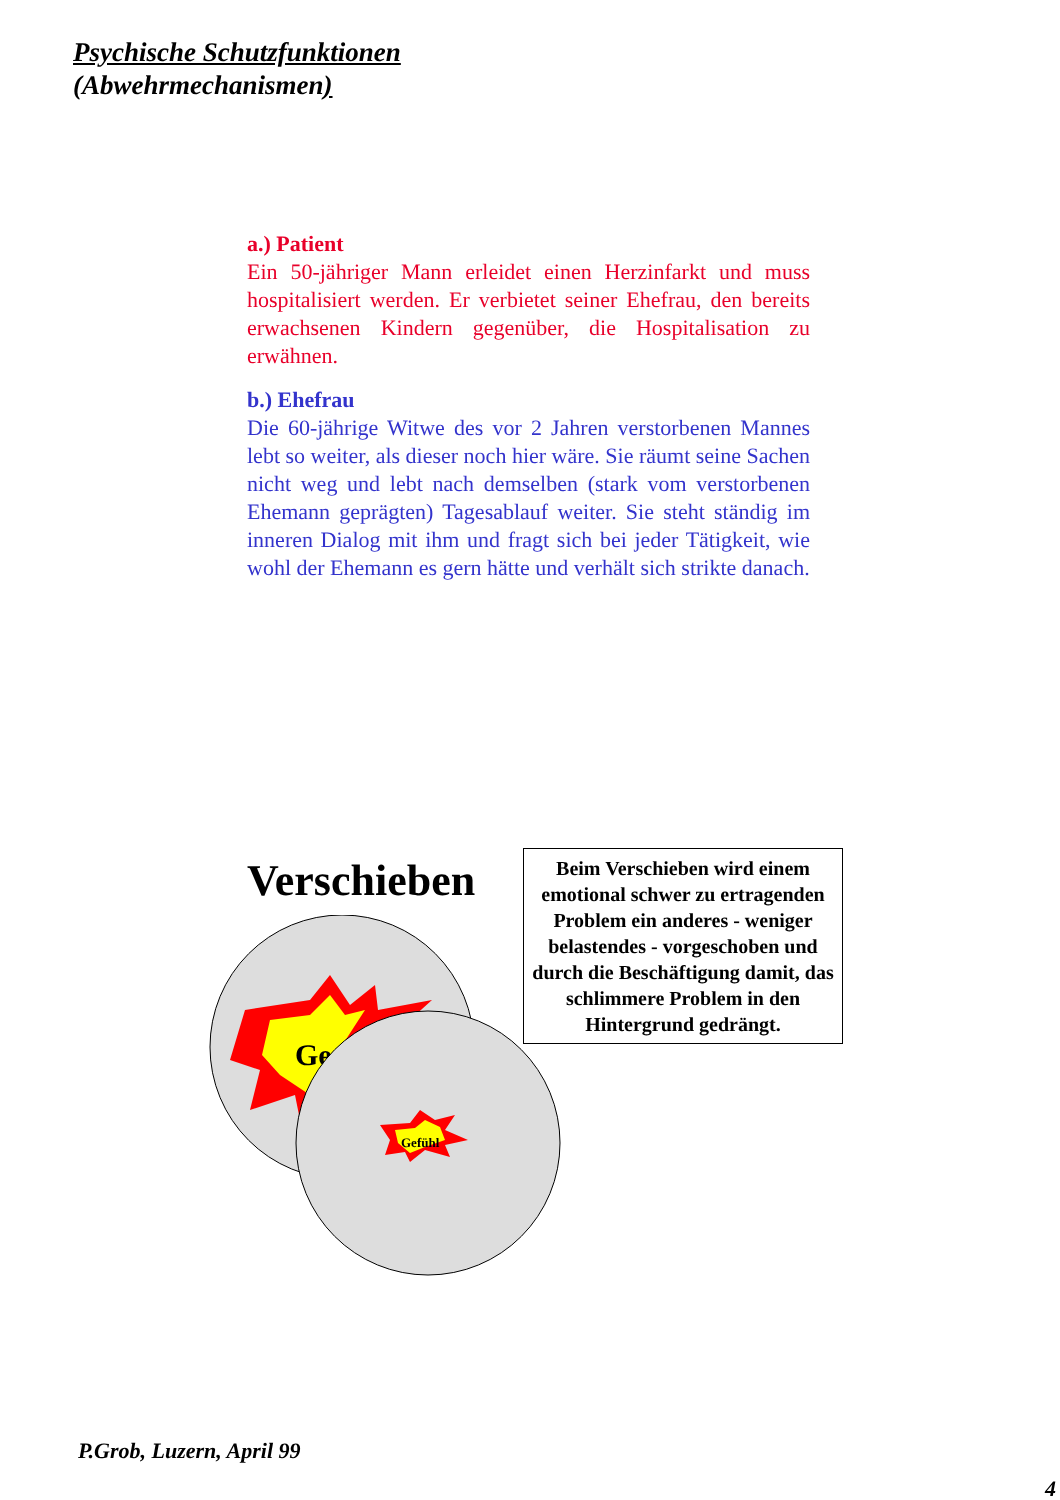Psychische Schutzfunktionen
(Abwehrmechanismen)
a.) Patient
Ein 50-jähriger Mann erleidet einen Herzinfarkt und muss hospitalisiert werden. Er verbietet seiner Ehefrau, den bereits erwachsenen Kindern gegenüber, die Hospitalisation zu erwähnen.
b.) Ehefrau
Die 60-jährige Witwe des vor 2 Jahren verstorbenen Mannes lebt so weiter, als dieser noch hier wäre. Sie räumt seine Sachen nicht weg und lebt nach demselben (stark vom verstorbenen Ehemann geprägten) Tagesablauf weiter. Sie steht ständig im inneren Dialog mit ihm und fragt sich bei jeder Tätigkeit, wie wohl der Ehemann es gern hätte und verhält sich strikte danach.
Verschieben
Beim Verschieben wird einem emotional schwer zu ertragenden Problem ein anderes - weniger belastendes - vorgeschoben und durch die Beschäftigung damit, das schlimmere Problem in den Hintergrund gedrängt.
Ge
Gefühl
P.Grob, Luzern, April 99
4